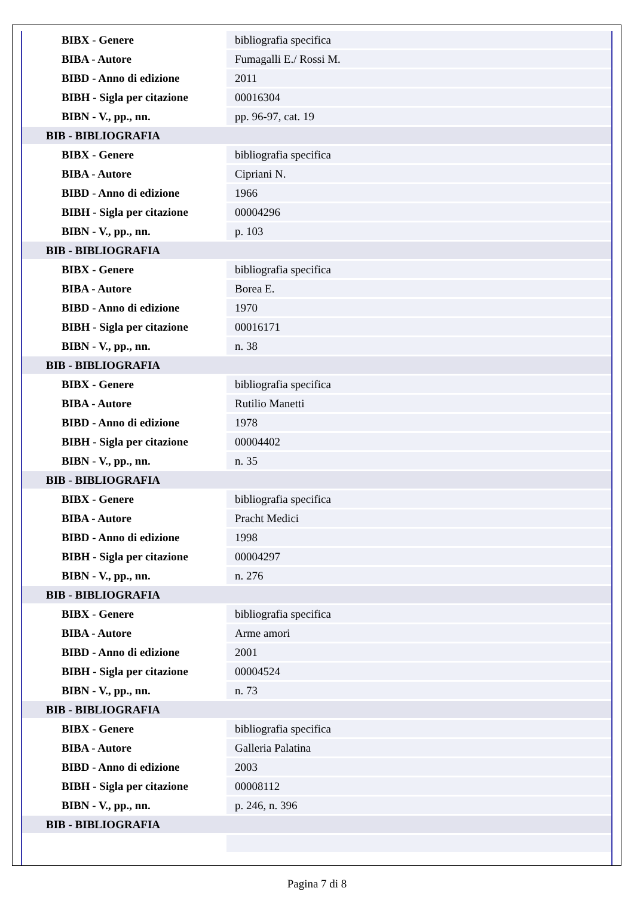| BIBX - Genere | bibliografia specifica |
| BIBA - Autore | Fumagalli E./ Rossi M. |
| BIBD - Anno di edizione | 2011 |
| BIBH - Sigla per citazione | 00016304 |
| BIBN - V., pp., nn. | pp. 96-97, cat. 19 |
| BIB - BIBLIOGRAFIA | |
| BIBX - Genere | bibliografia specifica |
| BIBA - Autore | Cipriani N. |
| BIBD - Anno di edizione | 1966 |
| BIBH - Sigla per citazione | 00004296 |
| BIBN - V., pp., nn. | p. 103 |
| BIB - BIBLIOGRAFIA | |
| BIBX - Genere | bibliografia specifica |
| BIBA - Autore | Borea E. |
| BIBD - Anno di edizione | 1970 |
| BIBH - Sigla per citazione | 00016171 |
| BIBN - V., pp., nn. | n. 38 |
| BIB - BIBLIOGRAFIA | |
| BIBX - Genere | bibliografia specifica |
| BIBA - Autore | Rutilio Manetti |
| BIBD - Anno di edizione | 1978 |
| BIBH - Sigla per citazione | 00004402 |
| BIBN - V., pp., nn. | n. 35 |
| BIB - BIBLIOGRAFIA | |
| BIBX - Genere | bibliografia specifica |
| BIBA - Autore | Pracht Medici |
| BIBD - Anno di edizione | 1998 |
| BIBH - Sigla per citazione | 00004297 |
| BIBN - V., pp., nn. | n. 276 |
| BIB - BIBLIOGRAFIA | |
| BIBX - Genere | bibliografia specifica |
| BIBA - Autore | Arme amori |
| BIBD - Anno di edizione | 2001 |
| BIBH - Sigla per citazione | 00004524 |
| BIBN - V., pp., nn. | n. 73 |
| BIB - BIBLIOGRAFIA | |
| BIBX - Genere | bibliografia specifica |
| BIBA - Autore | Galleria Palatina |
| BIBD - Anno di edizione | 2003 |
| BIBH - Sigla per citazione | 00008112 |
| BIBN - V., pp., nn. | p. 246, n. 396 |
| BIB - BIBLIOGRAFIA | |
Pagina 7 di 8